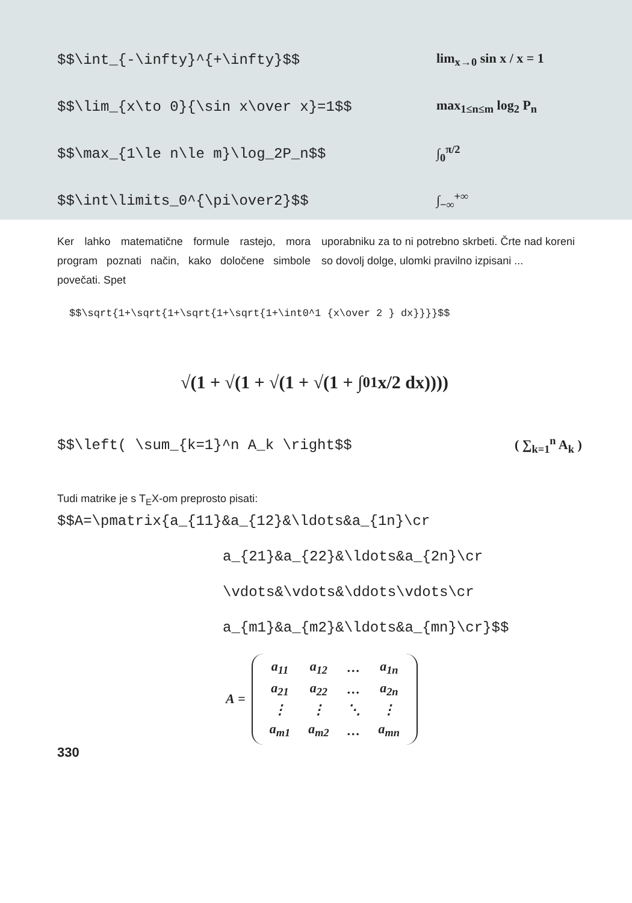$$\int_{-\infty}^{+\infty}$$ lim<sub>x→0</sub> sin x / x = 1
$$\lim_{x\to 0}{\sin x\over x}=1$$ max<sub>1≤n≤m</sub> log<sub>2</sub> P<sub>n</sub>
$$\max_{1\le n\le m}\log_2P_n$$ ∫<sub>0</sub><sup>π/2</sup>
$$\int\limits_0^{\pi\over2}$$ ∫<sub>−∞</sub><sup>+∞</sup>
Ker lahko matematične formule rastejo, mora program poznati način, kako določene simbole povečati. Spet
uporabniku za to ni potrebno skrbeti. Črte nad koreni so dovolj dolge, ulomki pravilno izpisani ...
$$\sqrt{1+\sqrt{1+\sqrt{1+\sqrt{1+\int0^1 {x\over 2 } dx}}}}$$
√(1 + √(1 + √(1 + √(1 + ∫<sub>0</sub><sup>1</sup> x/2 dx))))
$$\left( \sum_{k=1}^n A_k \right$$ ( ∑<sub>k=1</sub><sup>n</sup> A<sub>k</sub> )
Tudi matrike je s T<sub>E</sub>X-om preprosto pisati:
$$A=\pmatrix{a_{11}&a_{12}&\ldots&a_{1n}\cr
a_{21}&a_{22}&\ldots&a_{2n}\cr
\vdots&\vdots&\ddots\vdots\cr
a_{m1}&a_{m2}&\ldots&a_{mn}\cr}$$
A =
| a<sub>11</sub> | a<sub>12</sub> | … | a<sub>1n</sub> |
| a<sub>21</sub> | a<sub>22</sub> | … | a<sub>2n</sub> |
| ⋮ | ⋮ | ⋱ | ⋮ |
| a<sub>m1</sub> | a<sub>m2</sub> | … | a<sub>mn</sub> |
330